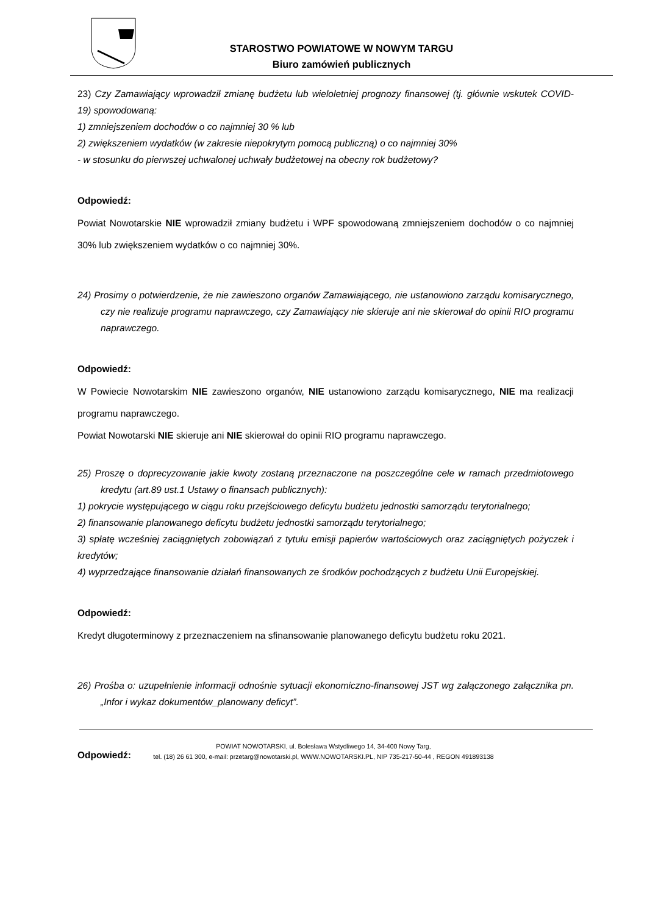STAROSTWO POWIATOWE W NOWYM TARGU
Biuro zamówień publicznych
23) Czy Zamawiający wprowadził zmianę budżetu lub wieloletniej prognozy finansowej (tj. głównie wskutek COVID- 19) spowodowaną:
1) zmniejszeniem dochodów o co najmniej 30 % lub
2) zwiększeniem wydatków (w zakresie niepokrytym pomocą publiczną) o co najmniej 30%
- w stosunku do pierwszej uchwalonej uchwały budżetowej na obecny rok budżetowy?
Odpowiedź:
Powiat Nowotarskie NIE wprowadził zmiany budżetu i WPF spowodowaną zmniejszeniem dochodów o co najmniej 30% lub zwiększeniem wydatków o co najmniej 30%.
24) Prosimy o potwierdzenie, że nie zawieszono organów Zamawiającego, nie ustanowiono zarządu komisarycznego, czy nie realizuje programu naprawczego, czy Zamawiający nie skieruje ani nie skierował do opinii RIO programu naprawczego.
Odpowiedź:
W Powiecie Nowotarskim NIE zawieszono organów, NIE ustanowiono zarządu komisarycznego, NIE ma realizacji programu naprawczego.
Powiat Nowotarski NIE skieruje ani NIE skierował do opinii RIO programu naprawczego.
25) Proszę o doprecyzowanie jakie kwoty zostaną przeznaczone na poszczególne cele w ramach przedmiotowego kredytu (art.89 ust.1 Ustawy o finansach publicznych):
1) pokrycie występującego w ciągu roku przejściowego deficytu budżetu jednostki samorządu terytorialnego;
2) finansowanie planowanego deficytu budżetu jednostki samorządu terytorialnego;
3) spłatę wcześniej zaciągniętych zobowiązań z tytułu emisji papierów wartościowych oraz zaciągniętych pożyczek i kredytów;
4) wyprzedzające finansowanie działań finansowanych ze środków pochodzących z budżetu Unii Europejskiej.
Odpowiedź:
Kredyt długoterminowy z przeznaczeniem na sfinansowanie planowanego deficytu budżetu roku 2021.
26) Prośba o: uzupełnienie informacji odnośnie sytuacji ekonomiczno-finansowej JST wg załączonego załącznika pn. „Infor i wykaz dokumentów_planowany deficyt”.
Odpowiedź:
POWIAT NOWOTARSKI, ul. Bolesława Wstydliwego 14, 34-400 Nowy Targ,
tel. (18) 26 61 300, e-mail: przetarg@nowotarski.pl, WWW.NOWOTARSKI.PL, NIP 735-217-50-44 , REGON 491893138